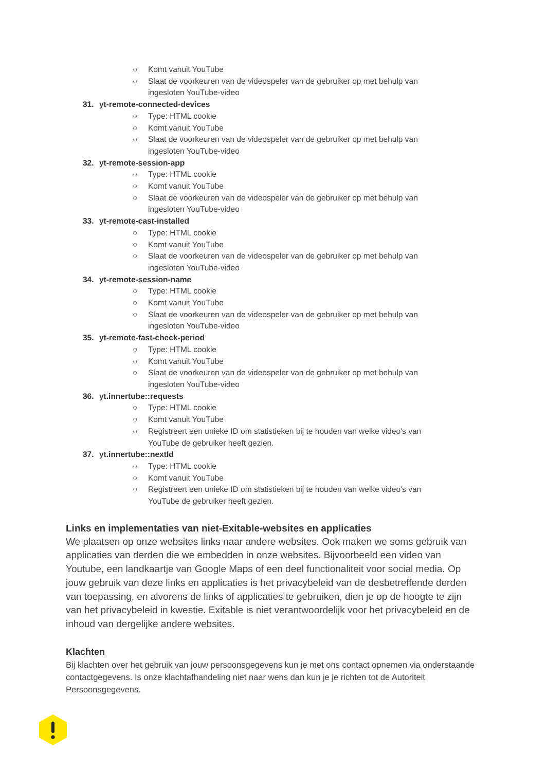○ Komt vanuit YouTube
○ Slaat de voorkeuren van de videospeler van de gebruiker op met behulp van ingesloten YouTube-video
31. yt-remote-connected-devices
○ Type: HTML cookie
○ Komt vanuit YouTube
○ Slaat de voorkeuren van de videospeler van de gebruiker op met behulp van ingesloten YouTube-video
32. yt-remote-session-app
○ Type: HTML cookie
○ Komt vanuit YouTube
○ Slaat de voorkeuren van de videospeler van de gebruiker op met behulp van ingesloten YouTube-video
33. yt-remote-cast-installed
○ Type: HTML cookie
○ Komt vanuit YouTube
○ Slaat de voorkeuren van de videospeler van de gebruiker op met behulp van ingesloten YouTube-video
34. yt-remote-session-name
○ Type: HTML cookie
○ Komt vanuit YouTube
○ Slaat de voorkeuren van de videospeler van de gebruiker op met behulp van ingesloten YouTube-video
35. yt-remote-fast-check-period
○ Type: HTML cookie
○ Komt vanuit YouTube
○ Slaat de voorkeuren van de videospeler van de gebruiker op met behulp van ingesloten YouTube-video
36. yt.innertube::requests
○ Type: HTML cookie
○ Komt vanuit YouTube
○ Registreert een unieke ID om statistieken bij te houden van welke video's van YouTube de gebruiker heeft gezien.
37. yt.innertube::nextId
○ Type: HTML cookie
○ Komt vanuit YouTube
○ Registreert een unieke ID om statistieken bij te houden van welke video's van YouTube de gebruiker heeft gezien.
Links en implementaties van niet-Exitable-websites en applicaties
We plaatsen op onze websites links naar andere websites. Ook maken we soms gebruik van applicaties van derden die we embedden in onze websites. Bijvoorbeeld een video van Youtube, een landkaartje van Google Maps of een deel functionaliteit voor social media. Op jouw gebruik van deze links en applicaties is het privacybeleid van de desbetreffende derden van toepassing, en alvorens de links of applicaties te gebruiken, dien je op de hoogte te zijn van het privacybeleid in kwestie. Exitable is niet verantwoordelijk voor het privacybeleid en de inhoud van dergelijke andere websites.
Klachten
Bij klachten over het gebruik van jouw persoonsgegevens kun je met ons contact opnemen via onderstaande contactgegevens. Is onze klachtafhandeling niet naar wens dan kun je je richten tot de Autoriteit Persoonsgegevens.